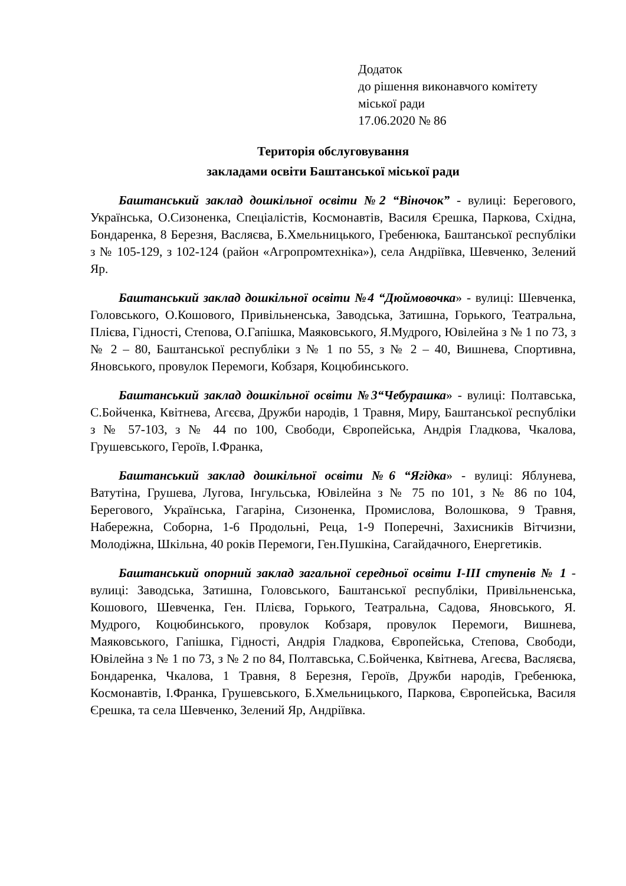Додаток
до рішення виконавчого комітету
міської ради
17.06.2020 № 86
Територія обслуговування
закладами освіти Баштанської міської ради
Баштанський заклад дошкільної освіти №2 “Віночок” - вулиці: Берегового, Українська, О.Сизоненка, Спеціалістів, Космонавтів, Василя Єрешка, Паркова, Східна, Бондаренка, 8 Березня, Васляєва, Б.Хмельницького, Гребенюка, Баштанської республіки з № 105-129, з 102-124 (район «Агропромтехніка»), села Андріївка, Шевченко, Зелений Яр.
Баштанський заклад дошкільної освіти №4 “Дюймовочка» - вулиці: Шевченка, Головського, О.Кошового, Привільненська, Заводська, Затишна, Горького, Театральна, Плієва, Гідності, Степова, О.Гапішка, Маяковського, Я.Мудрого, Ювілейна з № 1 по 73, з № 2 – 80, Баштанської республіки з № 1 по 55, з № 2 – 40, Вишнева, Спортивна, Яновського, провулок Перемоги, Кобзаря, Коцюбинського.
Баштанський заклад дошкільної освіти №3“Чебурашка» - вулиці: Полтавська, С.Бойченка, Квітнева, Агєєва, Дружби народів, 1 Травня, Миру, Баштанської республіки з № 57-103, з № 44 по 100, Свободи, Європейська, Андрія Гладкова, Чкалова, Грушевського, Героїв, І.Франка,
Баштанський заклад дошкільної освіти №6 “Ягідка» - вулиці: Яблунева, Ватутіна, Грушева, Лугова, Інгульська, Ювілейна з № 75 по 101, з № 86 по 104, Берегового, Українська, Гагаріна, Сизоненка, Промислова, Волошкова, 9 Травня, Набережна, Соборна, 1-6 Продольні, Реца, 1-9 Поперечні, Захисників Вітчизни, Молодіжна, Шкільна, 40 років Перемоги, Ген.Пушкіна, Сагайдачного, Енергетиків.
Баштанський опорний заклад загальної середньої освіти І-ІІІ ступенів № 1 - вулиці: Заводська, Затишна, Головського, Баштанської республіки, Привільненська, Кошового, Шевченка, Ген. Плієва, Горького, Театральна, Садова, Яновського, Я. Мудрого, Коцюбинського, провулок Кобзаря, провулок Перемоги, Вишнева, Маяковського, Гапішка, Гідності, Андрія Гладкова, Європейська, Степова, Свободи, Ювілейна з № 1 по 73, з № 2 по 84, Полтавська, С.Бойченка, Квітнева, Агеєва, Васляєва, Бондаренка, Чкалова, 1 Травня, 8 Березня, Героїв, Дружби народів, Гребенюка, Космонавтів, І.Франка, Грушевського, Б.Хмельницького, Паркова, Європейська, Василя Єрешка, та села Шевченко, Зелений Яр, Андріївка.